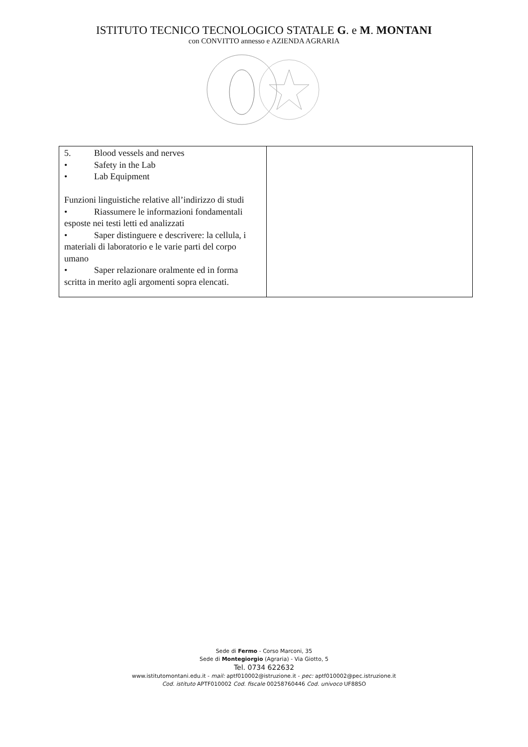ISTITUTO TECNICO TECNOLOGICO STATALE G. e M. MONTANI
con CONVITTO annesso e AZIENDA AGRARIA
| 5. Blood vessels and nerves • Safety in the Lab • Lab Equipment Funzioni linguistiche relative all’indirizzo di studi • Riassumere le informazioni fondamentali esposte nei testi letti ed analizzati • Saper distinguere e descrivere: la cellula, i materiali di laboratorio e le varie parti del corpo umano • Saper relazionare oralmente ed in forma scritta in merito agli argomenti sopra elencati. | |
Sede di Fermo - Corso Marconi, 35
Sede di Montegiorgio (Agraria) - Via Giotto, 5
Tel. 0734 622632
www.istitutomontani.edu.it - mail: aptf010002@istruzione.it - pec: aptf010002@pec.istruzione.it
Cod. istituto APTF010002 Cod. fiscale 00258760446 Cod. univoco UF88SO